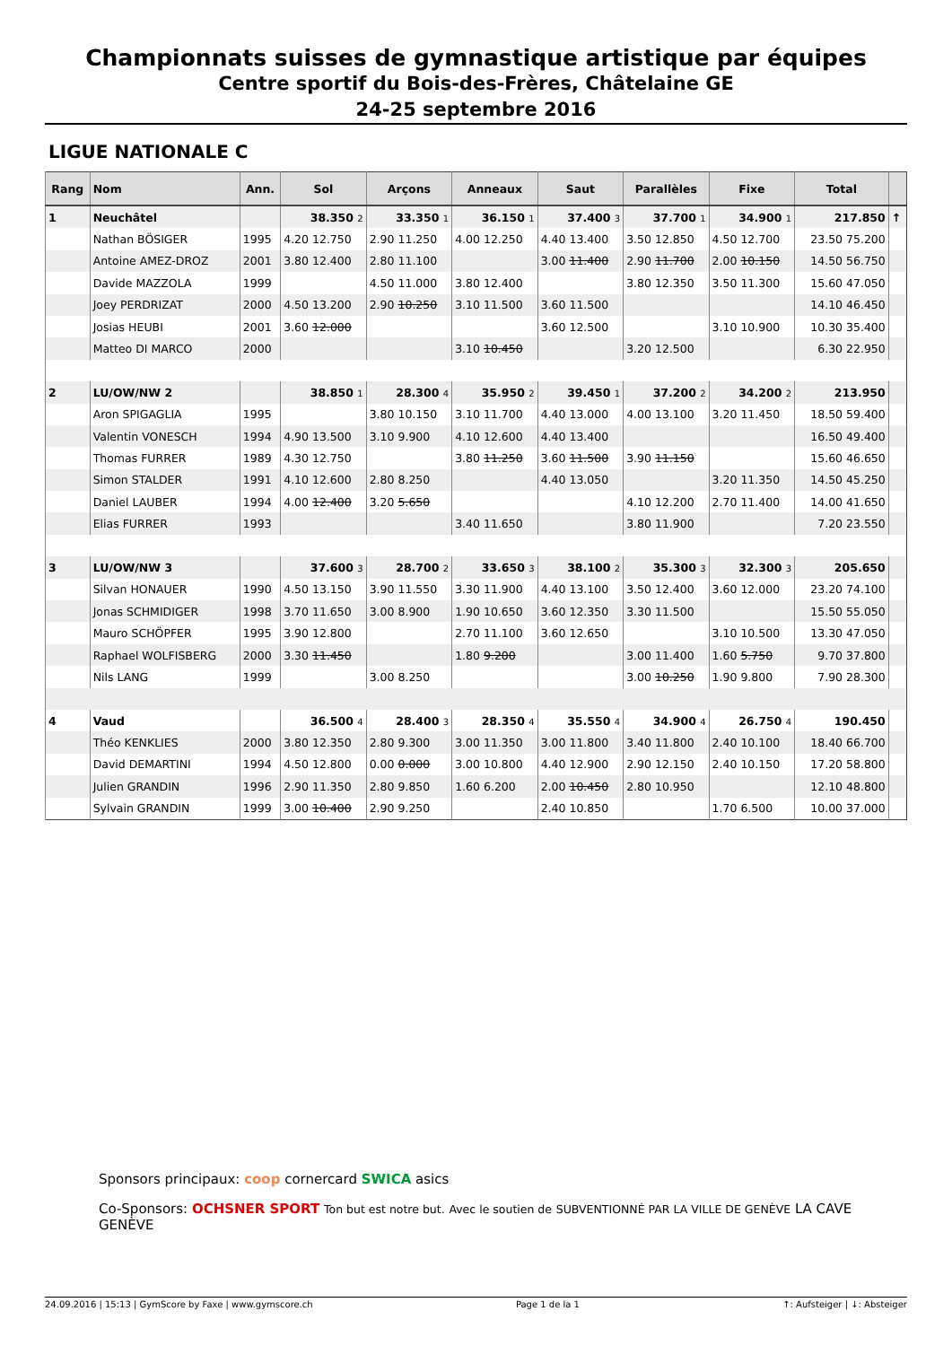Championnats suisses de gymnastique artistique par équipes
Centre sportif du Bois-des-Frères, Châtelaine GE
24-25 septembre 2016
LIGUE NATIONALE C
| Rang | Nom | Ann. | Sol | Arçons | Anneaux | Saut | Parallèles | Fixe | Total | |
| --- | --- | --- | --- | --- | --- | --- | --- | --- | --- | --- |
| 1 | Neuchâtel | | 38.350 2 | 33.350 1 | 36.150 1 | 37.400 3 | 37.700 1 | 34.900 1 | 217.850 | ↑ |
| | Nathan BÖSIGER | 1995 | 4.20 12.750 | 2.90 11.250 | 4.00 12.250 | 4.40 13.400 | 3.50 12.850 | 4.50 12.700 | 23.50 75.200 | |
| | Antoine AMEZ-DROZ | 2001 | 3.80 12.400 | 2.80 11.100 | | 3.00 11.400 | 2.90 11.700 | 2.00 10.150 | 14.50 56.750 | |
| | Davide MAZZOLA | 1999 | | 4.50 11.000 | 3.80 12.400 | | 3.80 12.350 | 3.50 11.300 | 15.60 47.050 | |
| | Joey PERDRIZAT | 2000 | 4.50 13.200 | 2.90 10.250 | 3.10 11.500 | 3.60 11.500 | | | 14.10 46.450 | |
| | Josias HEUBI | 2001 | 3.60 12.000 | | | 3.60 12.500 | | 3.10 10.900 | 10.30 35.400 | |
| | Matteo DI MARCO | 2000 | | | 3.10 10.450 | | 3.20 12.500 | | 6.30 22.950 | |
| 2 | LU/OW/NW 2 | | 38.850 1 | 28.300 4 | 35.950 2 | 39.450 1 | 37.200 2 | 34.200 2 | 213.950 | |
| | Aron SPIGAGLIA | 1995 | | 3.80 10.150 | 3.10 11.700 | 4.40 13.000 | 4.00 13.100 | 3.20 11.450 | 18.50 59.400 | |
| | Valentin VONESCH | 1994 | 4.90 13.500 | 3.10 9.900 | 4.10 12.600 | 4.40 13.400 | | | 16.50 49.400 | |
| | Thomas FURRER | 1989 | 4.30 12.750 | | 3.80 11.250 | 3.60 11.500 | 3.90 11.150 | | 15.60 46.650 | |
| | Simon STALDER | 1991 | 4.10 12.600 | 2.80 8.250 | | 4.40 13.050 | | 3.20 11.350 | 14.50 45.250 | |
| | Daniel LAUBER | 1994 | 4.00 12.400 | 3.20 5.650 | | | 4.10 12.200 | 2.70 11.400 | 14.00 41.650 | |
| | Elias FURRER | 1993 | | | 3.40 11.650 | | 3.80 11.900 | | 7.20 23.550 | |
| 3 | LU/OW/NW 3 | | 37.600 3 | 28.700 2 | 33.650 3 | 38.100 2 | 35.300 3 | 32.300 3 | 205.650 | |
| | Silvan HONAUER | 1990 | 4.50 13.150 | 3.90 11.550 | 3.30 11.900 | 4.40 13.100 | 3.50 12.400 | 3.60 12.000 | 23.20 74.100 | |
| | Jonas SCHMIDIGER | 1998 | 3.70 11.650 | 3.00 8.900 | 1.90 10.650 | 3.60 12.350 | 3.30 11.500 | | 15.50 55.050 | |
| | Mauro SCHÖPFER | 1995 | 3.90 12.800 | | 2.70 11.100 | 3.60 12.650 | | 3.10 10.500 | 13.30 47.050 | |
| | Raphael WOLFISBERG | 2000 | 3.30 11.450 | | 1.80 9.200 | | 3.00 11.400 | 1.60 5.750 | 9.70 37.800 | |
| | Nils LANG | 1999 | | 3.00 8.250 | | | 3.00 10.250 | 1.90 9.800 | 7.90 28.300 | |
| 4 | Vaud | | 36.500 4 | 28.400 3 | 28.350 4 | 35.550 4 | 34.900 4 | 26.750 4 | 190.450 | |
| | Théo KENKLIES | 2000 | 3.80 12.350 | 2.80 9.300 | 3.00 11.350 | 3.00 11.800 | 3.40 11.800 | 2.40 10.100 | 18.40 66.700 | |
| | David DEMARTINI | 1994 | 4.50 12.800 | 0.00 0.000 | 3.00 10.800 | 4.40 12.900 | 2.90 12.150 | 2.40 10.150 | 17.20 58.800 | |
| | Julien GRANDIN | 1996 | 2.90 11.350 | 2.80 9.850 | 1.60 6.200 | 2.00 10.450 | 2.80 10.950 | | 12.10 48.800 | |
| | Sylvain GRANDIN | 1999 | 3.00 10.400 | 2.90 9.250 | | 2.40 10.850 | | 1.70 6.500 | 10.00 37.000 | |
Sponsors principaux: coop cornercard SWICA asics
Co-Sponsors: OCHSNER SPORT Ton but est notre but. Avec le soutien de SUBVENTIONNÉ PAR LA VILLE DE GENÈVE LA CAVE GENÈVE
24.09.2016 | 15:13 | GymScore by Faxe | www.gymscore.ch Page 1 de la 1 ↑: Aufsteiger | ↓: Absteiger